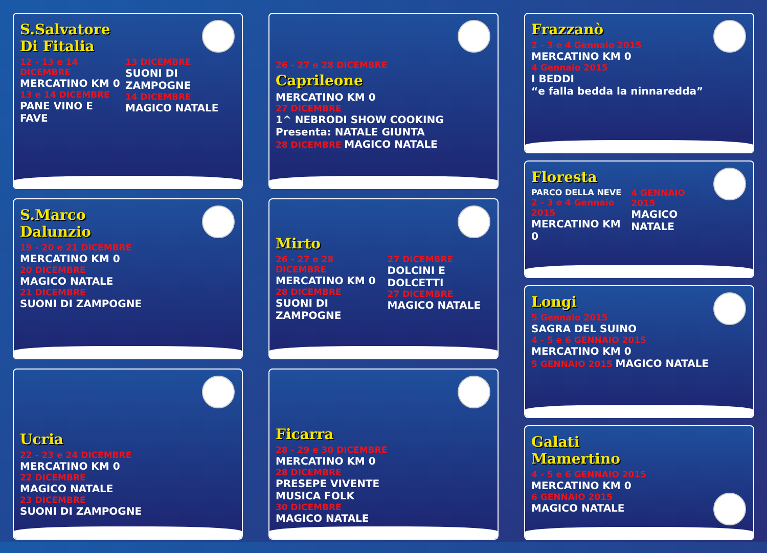S.Salvatore
Di Fitalia
12 - 13 e 14 DICEMBRE
MERCATINO KM 0
13 e 14 DICEMBRE
PANE VINO E FAVE
13 DICEMBRE
SUONI DI ZAMPOGNE
14 DICEMBRE
MAGICO NATALE
S.Marco
Dalunzio
19 - 20 e 21 DICEMBRE
MERCATINO KM 0
20 DICEMBRE
MAGICO NATALE
21 DICEMBRE
SUONI DI ZAMPOGNE
Ucria
22 - 23 e 24 DICEMBRE
MERCATINO KM 0
22 DICEMBRE
MAGICO NATALE
23 DICEMBRE
SUONI DI ZAMPOGNE
26 - 27 e 28 DICEMBRE
Caprileone
MERCATINO KM 0
27 DICEMBRE
1^ NEBRODI SHOW COOKING
Presenta: NATALE GIUNTA
28 DICEMBRE MAGICO NATALE
Mirto
26 - 27 e 28 DICEMBRE
MERCATINO KM 0
28 DICEMBRE
SUONI DI ZAMPOGNE
27 DICEMBRE
DOLCINI E DOLCETTI
27 DICEMBRE
MAGICO NATALE
Ficarra
28 - 29 e 30 DICEMBRE
MERCATINO KM 0
28 DICEMBRE
PRESEPE VIVENTE
MUSICA FOLK
30 DICEMBRE
MAGICO NATALE
Frazzanò
2 - 3 e 4 Gennaio 2015
MERCATINO KM 0
4 Gennaio 2015
I BEDDI
“e falla bedda la ninnaredda”
Floresta
PARCO DELLA NEVE
2 - 3 e 4 Gennaio 2015
MERCATINO KM 0
4 GENNAIO 2015
MAGICO NATALE
Longi
5 Gennaio 2015
SAGRA DEL SUINO
4 - 5 e 6 GENNAIO 2015
MERCATINO KM 0
5 GENNAIO 2015 MAGICO NATALE
Galati
Mamertino
4 - 5 e 6 GENNAIO 2015
MERCATINO KM 0
6 GENNAIO 2015
MAGICO NATALE